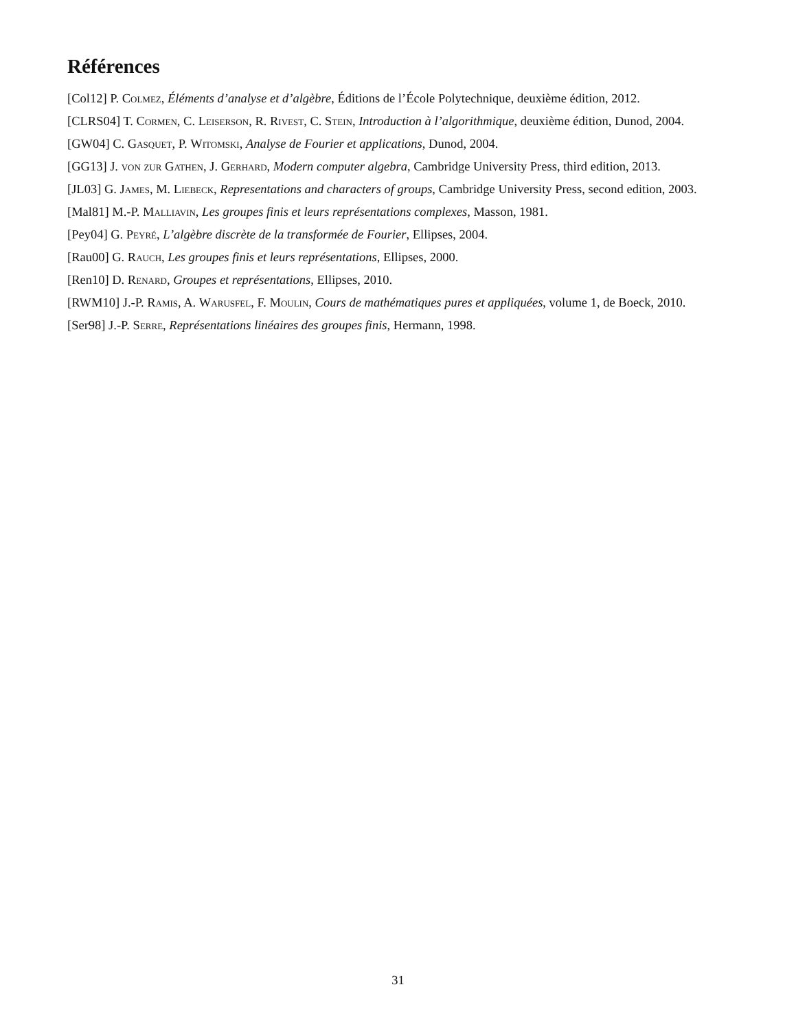Références
[Col12] P. Colmez, Éléments d’analyse et d’algèbre, Éditions de l’École Polytechnique, deuxième édition, 2012.
[CLRS04] T. Cormen, C. Leiserson, R. Rivest, C. Stein, Introduction à l’algorithmique, deuxième édition, Dunod, 2004.
[GW04] C. Gasquet, P. Witomski, Analyse de Fourier et applications, Dunod, 2004.
[GG13] J. von zur Gathen, J. Gerhard, Modern computer algebra, Cambridge University Press, third edition, 2013.
[JL03] G. James, M. Liebeck, Representations and characters of groups, Cambridge University Press, second edition, 2003.
[Mal81] M.-P. Malliavin, Les groupes finis et leurs représentations complexes, Masson, 1981.
[Pey04] G. Peyré, L’algèbre discrète de la transformée de Fourier, Ellipses, 2004.
[Rau00] G. Rauch, Les groupes finis et leurs représentations, Ellipses, 2000.
[Ren10] D. Renard, Groupes et représentations, Ellipses, 2010.
[RWM10] J.-P. Ramis, A. Warusfel, F. Moulin, Cours de mathématiques pures et appliquées, volume 1, de Boeck, 2010.
[Ser98] J.-P. Serre, Représentations linéaires des groupes finis, Hermann, 1998.
31